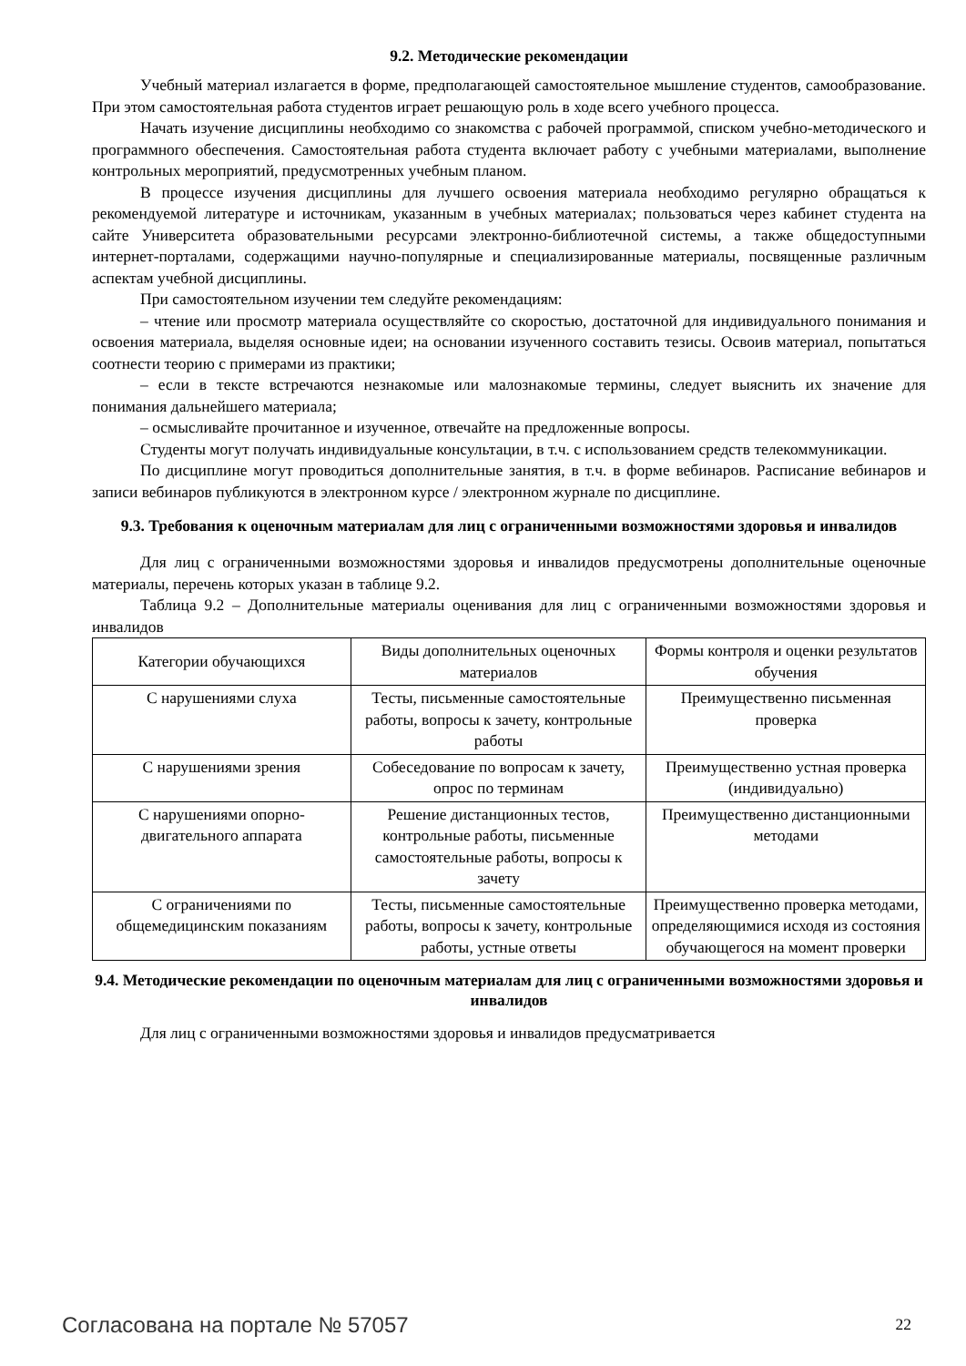9.2. Методические рекомендации
Учебный материал излагается в форме, предполагающей самостоятельное мышление студентов, самообразование. При этом самостоятельная работа студентов играет решающую роль в ходе всего учебного процесса.
Начать изучение дисциплины необходимо со знакомства с рабочей программой, списком учебно-методического и программного обеспечения. Самостоятельная работа студента включает работу с учебными материалами, выполнение контрольных мероприятий, предусмотренных учебным планом.
В процессе изучения дисциплины для лучшего освоения материала необходимо регулярно обращаться к рекомендуемой литературе и источникам, указанным в учебных материалах; пользоваться через кабинет студента на сайте Университета образовательными ресурсами электронно-библиотечной системы, а также общедоступными интернет-порталами, содержащими научно-популярные и специализированные материалы, посвященные различным аспектам учебной дисциплины.
При самостоятельном изучении тем следуйте рекомендациям:
– чтение или просмотр материала осуществляйте со скоростью, достаточной для индивидуального понимания и освоения материала, выделяя основные идеи; на основании изученного составить тезисы. Освоив материал, попытаться соотнести теорию с примерами из практики;
– если в тексте встречаются незнакомые или малознакомые термины, следует выяснить их значение для понимания дальнейшего материала;
– осмысливайте прочитанное и изученное, отвечайте на предложенные вопросы.
Студенты могут получать индивидуальные консультации, в т.ч. с использованием средств телекоммуникации.
По дисциплине могут проводиться дополнительные занятия, в т.ч. в форме вебинаров. Расписание вебинаров и записи вебинаров публикуются в электронном курсе / электронном журнале по дисциплине.
9.3. Требования к оценочным материалам для лиц с ограниченными возможностями здоровья и инвалидов
Для лиц с ограниченными возможностями здоровья и инвалидов предусмотрены дополнительные оценочные материалы, перечень которых указан в таблице 9.2.
Таблица 9.2 – Дополнительные материалы оценивания для лиц с ограниченными возможностями здоровья и инвалидов
| Категории обучающихся | Виды дополнительных оценочных материалов | Формы контроля и оценки результатов обучения |
| С нарушениями слуха | Тесты, письменные самостоятельные работы, вопросы к зачету, контрольные работы | Преимущественно письменная проверка |
| С нарушениями зрения | Собеседование по вопросам к зачету, опрос по терминам | Преимущественно устная проверка (индивидуально) |
| С нарушениями опорно-двигательного аппарата | Решение дистанционных тестов, контрольные работы, письменные самостоятельные работы, вопросы к зачету | Преимущественно дистанционными методами |
| С ограничениями по общемедицинским показаниям | Тесты, письменные самостоятельные работы, вопросы к зачету, контрольные работы, устные ответы | Преимущественно проверка методами, определяющимися исходя из состояния обучающегося на момент проверки |
9.4. Методические рекомендации по оценочным материалам для лиц с ограниченными возможностями здоровья и инвалидов
Для лиц с ограниченными возможностями здоровья и инвалидов предусматривается
Согласована на портале № 57057 22